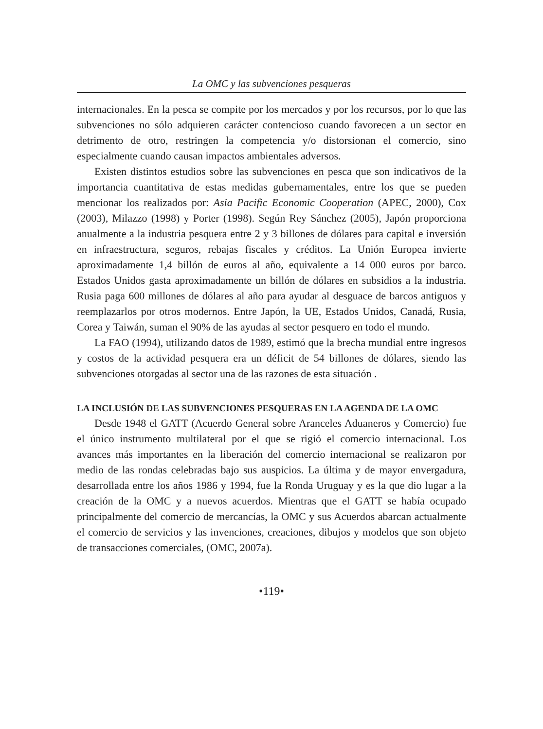La OMC y las subvenciones pesqueras
internacionales. En la pesca se compite por los mercados y por los recursos, por lo que las subvenciones no sólo adquieren carácter contencioso cuando favorecen a un sector en detrimento de otro, restringen la competencia y/o distorsionan el comercio, sino especialmente cuando causan impactos ambientales adversos.
Existen distintos estudios sobre las subvenciones en pesca que son indicativos de la importancia cuantitativa de estas medidas gubernamentales, entre los que se pueden mencionar los realizados por: Asia Pacific Economic Cooperation (APEC, 2000), Cox (2003), Milazzo (1998) y Porter (1998). Según Rey Sánchez (2005), Japón proporciona anualmente a la industria pesquera entre 2 y 3 billones de dólares para capital e inversión en infraestructura, seguros, rebajas fiscales y créditos. La Unión Europea invierte aproximadamente 1,4 billón de euros al año, equivalente a 14 000 euros por barco. Estados Unidos gasta aproximadamente un billón de dólares en subsidios a la industria. Rusia paga 600 millones de dólares al año para ayudar al desguace de barcos antiguos y reemplazarlos por otros modernos. Entre Japón, la UE, Estados Unidos, Canadá, Rusia, Corea y Taiwán, suman el 90% de las ayudas al sector pesquero en todo el mundo.
La FAO (1994), utilizando datos de 1989, estimó que la brecha mundial entre ingresos y costos de la actividad pesquera era un déficit de 54 billones de dólares, siendo las subvenciones otorgadas al sector una de las razones de esta situación .
LA INCLUSIÓN DE LAS SUBVENCIONES PESQUERAS EN LA AGENDA DE LA OMC
Desde 1948 el GATT (Acuerdo General sobre Aranceles Aduaneros y Comercio) fue el único instrumento multilateral por el que se rigió el comercio internacional. Los avances más importantes en la liberación del comercio internacional se realizaron por medio de las rondas celebradas bajo sus auspicios. La última y de mayor envergadura, desarrollada entre los años 1986 y 1994, fue la Ronda Uruguay y es la que dio lugar a la creación de la OMC y a nuevos acuerdos. Mientras que el GATT se había ocupado principalmente del comercio de mercancías, la OMC y sus Acuerdos abarcan actualmente el comercio de servicios y las invenciones, creaciones, dibujos y modelos que son objeto de transacciones comerciales, (OMC, 2007a).
•119•